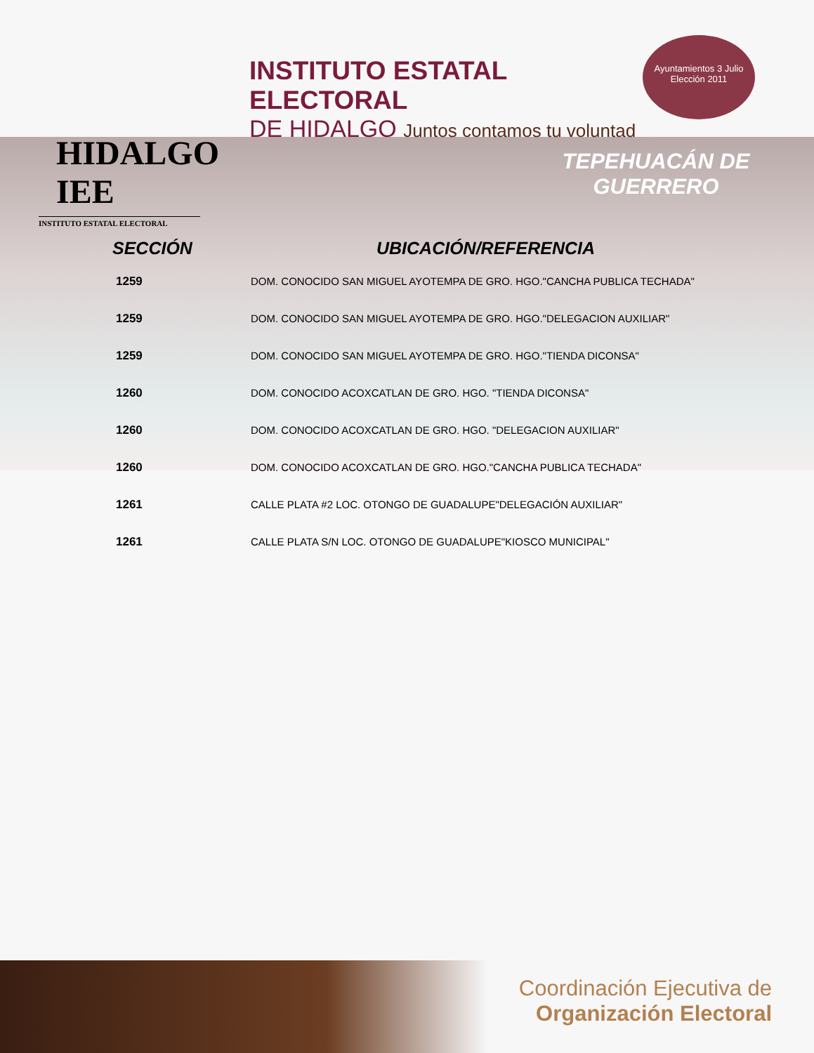HIDALGO IEE
INSTITUTO ESTATAL ELECTORAL
INSTITUTO ESTATAL ELECTORAL
DE HIDALGO Juntos contamos tu voluntad
Ayuntamientos 3 Julio
Elección 2011
TEPEHUACÁN DE GUERRERO
| SECCIÓN | UBICACIÓN/REFERENCIA |
| --- | --- |
| 1259 | DOM. CONOCIDO SAN MIGUEL AYOTEMPA DE GRO. HGO."CANCHA PUBLICA TECHADA" |
| 1259 | DOM. CONOCIDO SAN MIGUEL AYOTEMPA DE GRO. HGO."DELEGACION AUXILIAR" |
| 1259 | DOM. CONOCIDO SAN MIGUEL AYOTEMPA DE GRO. HGO."TIENDA DICONSA" |
| 1260 | DOM. CONOCIDO ACOXCATLAN DE GRO. HGO. "TIENDA DICONSA" |
| 1260 | DOM. CONOCIDO ACOXCATLAN DE GRO. HGO. "DELEGACION AUXILIAR" |
| 1260 | DOM. CONOCIDO ACOXCATLAN DE GRO. HGO."CANCHA PUBLICA TECHADA" |
| 1261 | CALLE PLATA #2 LOC. OTONGO DE GUADALUPE"DELEGACIÓN AUXILIAR" |
| 1261 | CALLE PLATA S/N LOC. OTONGO DE GUADALUPE"KIOSCO MUNICIPAL" |
Coordinación Ejecutiva de
Organización Electoral